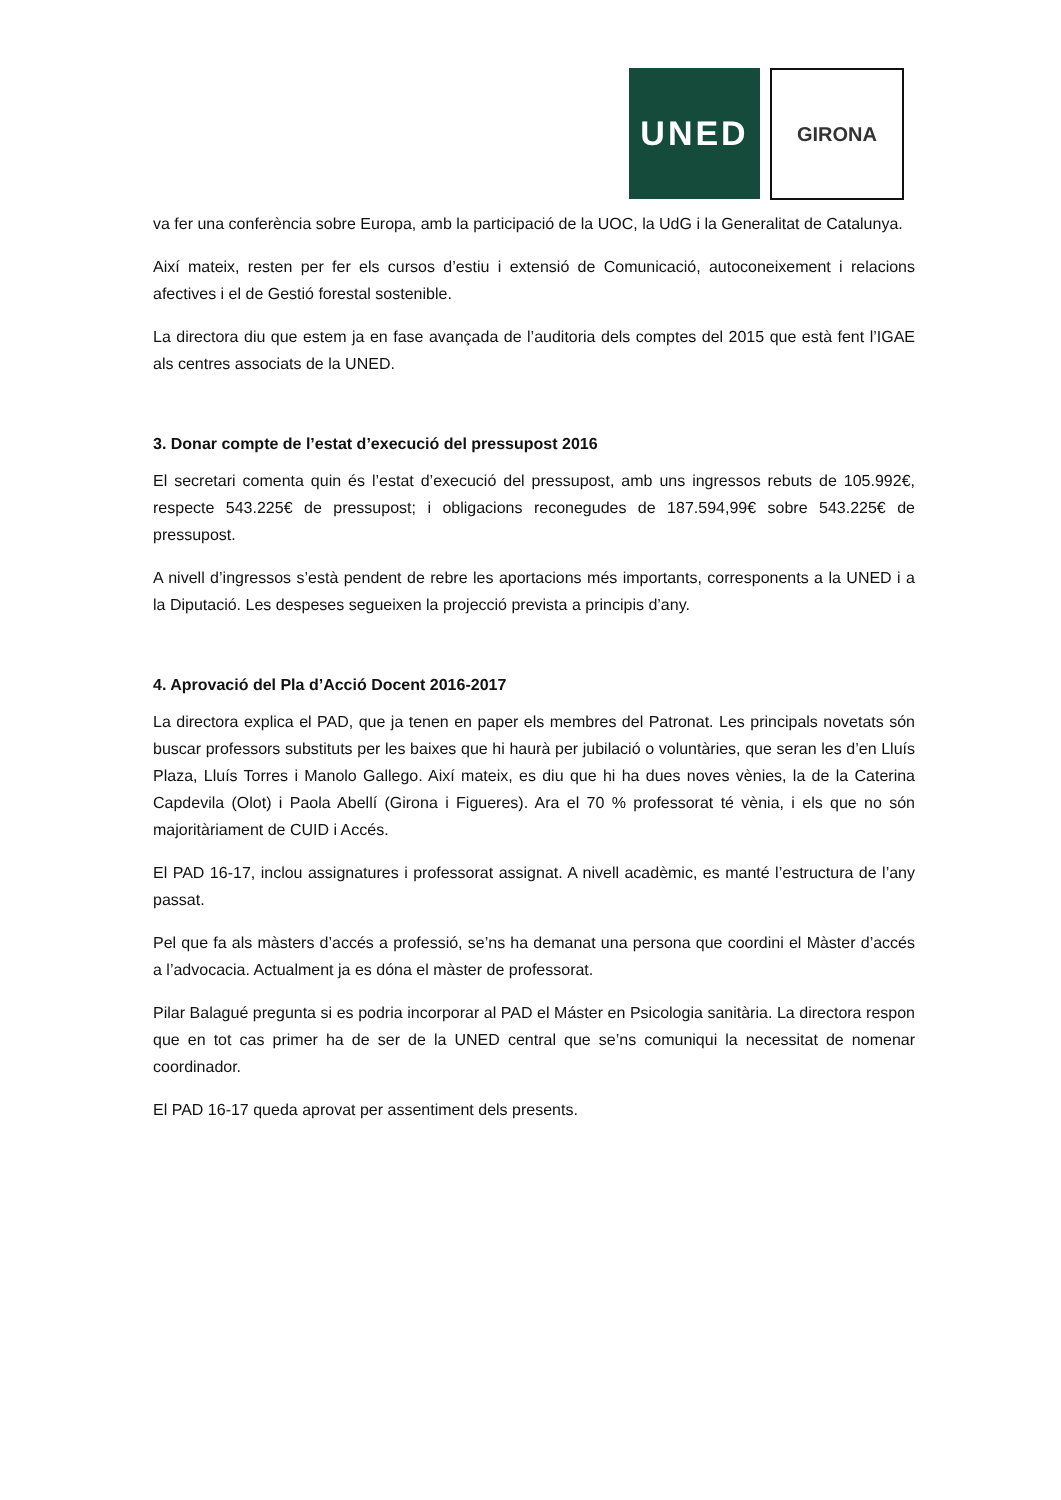UNED
GIRONA
va fer una conferència sobre Europa, amb la participació de la UOC, la UdG i la Generalitat de Catalunya.
Així mateix, resten per fer els cursos d’estiu i extensió de Comunicació, autoconeixement i relacions afectives i el de Gestió forestal sostenible.
La directora diu que estem ja en fase avançada de l’auditoria dels comptes del 2015 que està fent l’IGAE als centres associats de la UNED.
3. Donar compte de l’estat d’execució del pressupost 2016
El secretari comenta quin és l’estat d’execució del pressupost, amb uns ingressos rebuts de 105.992€, respecte 543.225€ de pressupost; i obligacions reconegudes de 187.594,99€ sobre 543.225€ de pressupost.
A nivell d’ingressos s’està pendent de rebre les aportacions més importants, corresponents a la UNED i a la Diputació. Les despeses segueixen la projecció prevista a principis d’any.
4. Aprovació del Pla d’Acció Docent 2016-2017
La directora explica el PAD, que ja tenen en paper els membres del Patronat. Les principals novetats són buscar professors substituts per les baixes que hi haurà per jubilació o voluntàries, que seran les d’en Lluís Plaza, Lluís Torres i Manolo Gallego. Així mateix, es diu que hi ha dues noves vènies, la de la Caterina Capdevila (Olot) i Paola Abellí (Girona i Figueres). Ara el 70 % professorat té vènia, i els que no són majoritàriament de CUID i Accés.
El PAD 16-17, inclou assignatures i professorat assignat. A nivell acadèmic, es manté l’estructura de l’any passat.
Pel que fa als màsters d’accés a professió, se’ns ha demanat una persona que coordini el Màster d’accés a l’advocacia. Actualment ja es dóna el màster de professorat.
Pilar Balagué pregunta si es podria incorporar al PAD el Máster en Psicologia sanitària. La directora respon que en tot cas primer ha de ser de la UNED central que se’ns comuniqui la necessitat de nomenar coordinador.
El PAD 16-17 queda aprovat per assentiment dels presents.